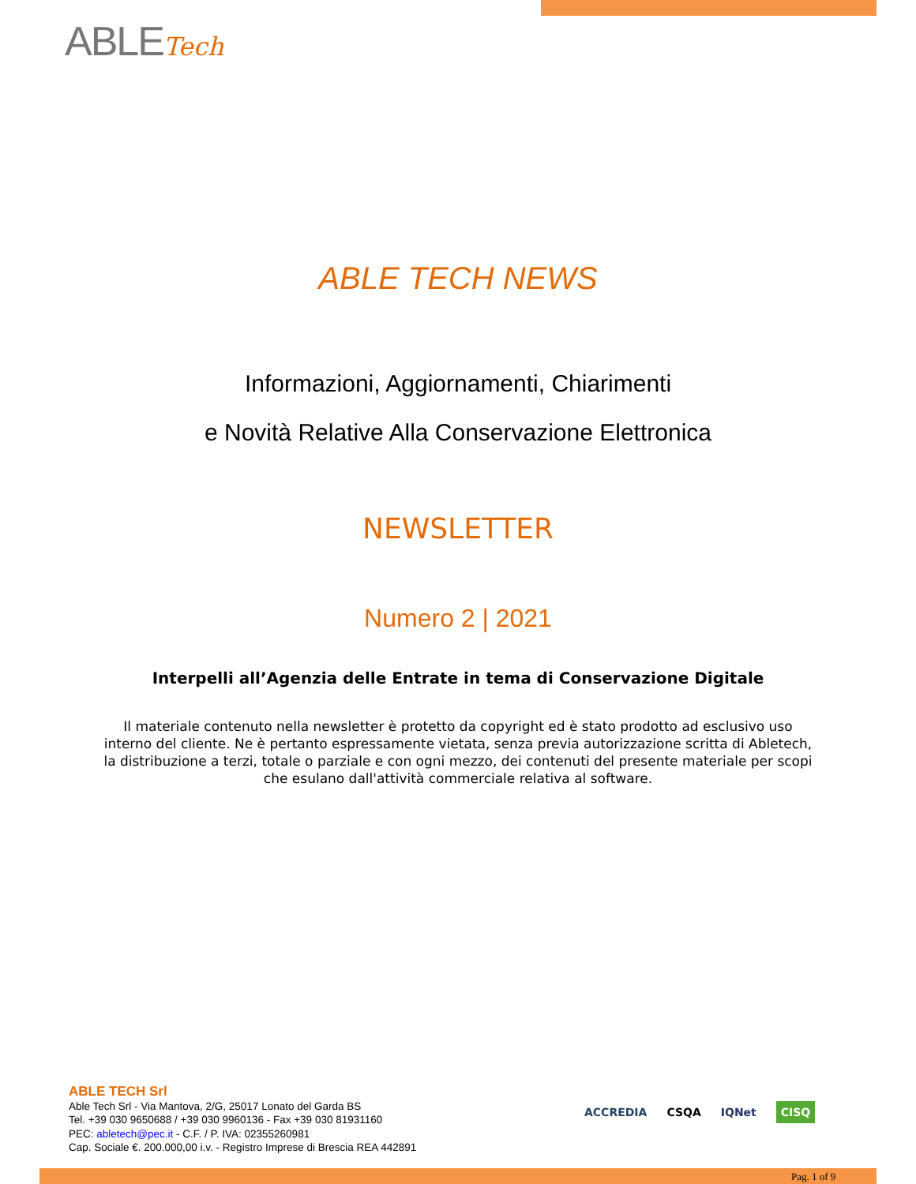ABLETech
ABLE TECH NEWS
Informazioni, Aggiornamenti, Chiarimenti
e Novità Relative Alla Conservazione Elettronica
NEWSLETTER
Numero 2 | 2021
Interpelli all’Agenzia delle Entrate in tema di Conservazione Digitale
Il materiale contenuto nella newsletter è protetto da copyright ed è stato prodotto ad esclusivo uso interno del cliente. Ne è pertanto espressamente vietata, senza previa autorizzazione scritta di Abletech, la distribuzione a terzi, totale o parziale e con ogni mezzo, dei contenuti del presente materiale per scopi che esulano dall'attività commerciale relativa al software.
ABLE TECH Srl
Able Tech Srl - Via Mantova, 2/G, 25017 Lonato del Garda BS
Tel. +39 030 9650688 / +39 030 9960136 - Fax +39 030 81931160
PEC: abletech@pec.it - C.F. / P. IVA: 02355260981
Cap. Sociale €. 200.000,00 i.v. - Registro Imprese di Brescia REA 442891
ACCREDIA CSQA IQNet CISQ
Pag. 1 of 9